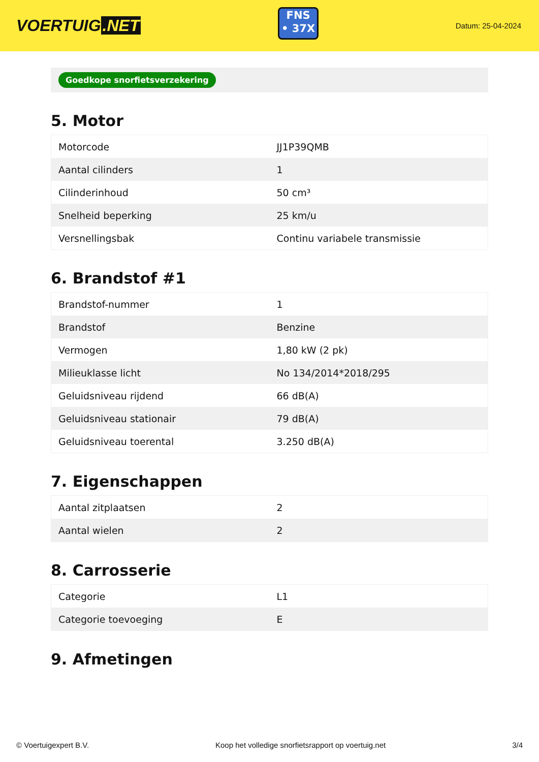VOERTUIG.NET
FNS
• 37X
Datum: 25-04-2024
Goedkope snorfietsverzekering
5. Motor
| Motorcode | JJ1P39QMB |
| Aantal cilinders | 1 |
| Cilinderinhoud | 50 cm³ |
| Snelheid beperking | 25 km/u |
| Versnellingsbak | Continu variabele transmissie |
6. Brandstof #1
| Brandstof-nummer | 1 |
| Brandstof | Benzine |
| Vermogen | 1,80 kW (2 pk) |
| Milieuklasse licht | No 134/2014*2018/295 |
| Geluidsniveau rijdend | 66 dB(A) |
| Geluidsniveau stationair | 79 dB(A) |
| Geluidsniveau toerental | 3.250 dB(A) |
7. Eigenschappen
| Aantal zitplaatsen | 2 |
| Aantal wielen | 2 |
8. Carrosserie
| Categorie | L1 |
| Categorie toevoeging | E |
9. Afmetingen
© Voertuigexpert B.V. Koop het volledige snorfietsrapport op voertuig.net 3/4